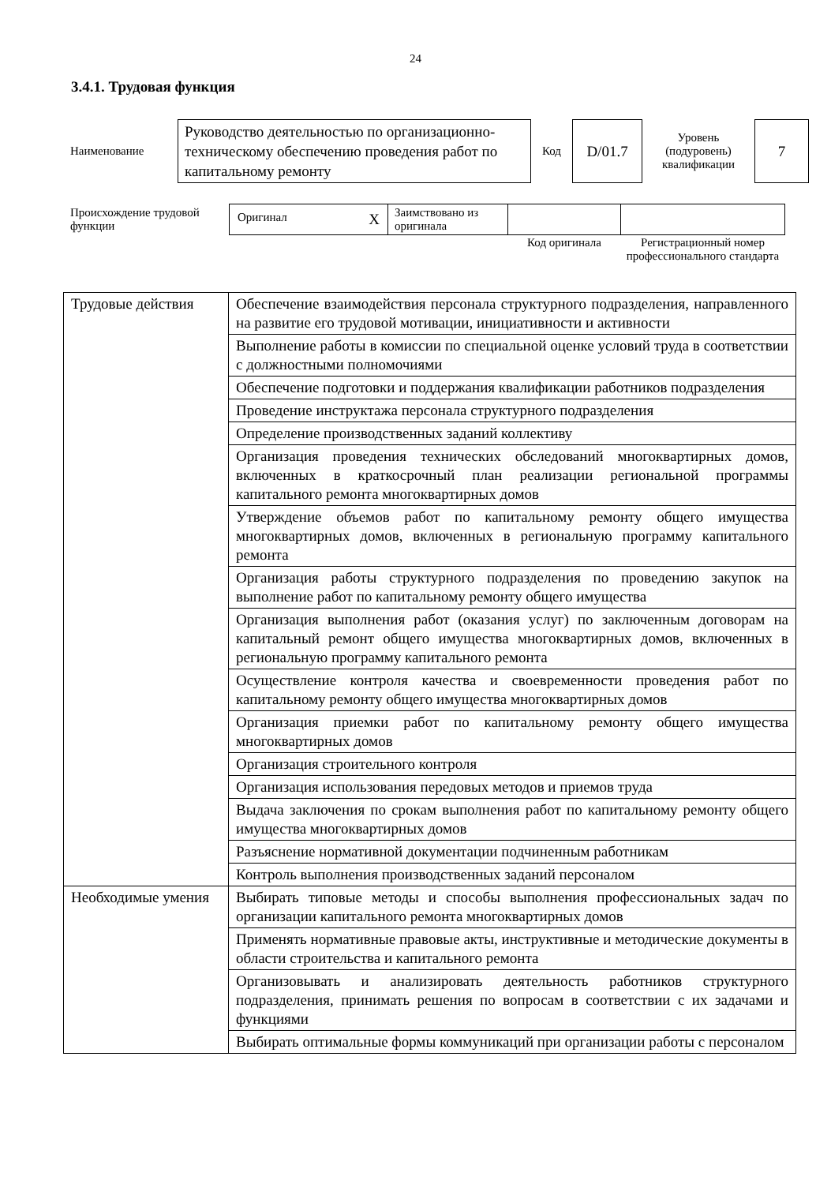24
3.4.1. Трудовая функция
| Наименование | Руководство деятельностью по организационно-техническому обеспечению проведения работ по капитальному ремонту | Код | D/01.7 | Уровень (подуровень) квалификации | 7 |
| Происхождение трудовой функции | Оригинал X | Заимствовано из оригинала | | |
| | | | Код оригинала | Регистрационный номер профессионального стандарта |
| Трудовые действия | Обеспечение взаимодействия персонала структурного подразделения, направленного на развитие его трудовой мотивации, инициативности и активности |
| | Выполнение работы в комиссии по специальной оценке условий труда в соответствии с должностными полномочиями |
| | Обеспечение подготовки и поддержания квалификации работников подразделения |
| | Проведение инструктажа персонала структурного подразделения |
| | Определение производственных заданий коллективу |
| | Организация проведения технических обследований многоквартирных домов, включенных в краткосрочный план реализации региональной программы капитального ремонта многоквартирных домов |
| | Утверждение объемов работ по капитальному ремонту общего имущества многоквартирных домов, включенных в региональную программу капитального ремонта |
| | Организация работы структурного подразделения по проведению закупок на выполнение работ по капитальному ремонту общего имущества |
| | Организация выполнения работ (оказания услуг) по заключенным договорам на капитальный ремонт общего имущества многоквартирных домов, включенных в региональную программу капитального ремонта |
| | Осуществление контроля качества и своевременности проведения работ по капитальному ремонту общего имущества многоквартирных домов |
| | Организация приемки работ по капитальному ремонту общего имущества многоквартирных домов |
| | Организация строительного контроля |
| | Организация использования передовых методов и приемов труда |
| | Выдача заключения по срокам выполнения работ по капитальному ремонту общего имущества многоквартирных домов |
| | Разъяснение нормативной документации подчиненным работникам |
| | Контроль выполнения производственных заданий персоналом |
| Необходимые умения | Выбирать типовые методы и способы выполнения профессиональных задач по организации капитального ремонта многоквартирных домов |
| | Применять нормативные правовые акты, инструктивные и методические документы в области строительства и капитального ремонта |
| | Организовывать и анализировать деятельность работников структурного подразделения, принимать решения по вопросам в соответствии с их задачами и функциями |
| | Выбирать оптимальные формы коммуникаций при организации работы с персоналом |